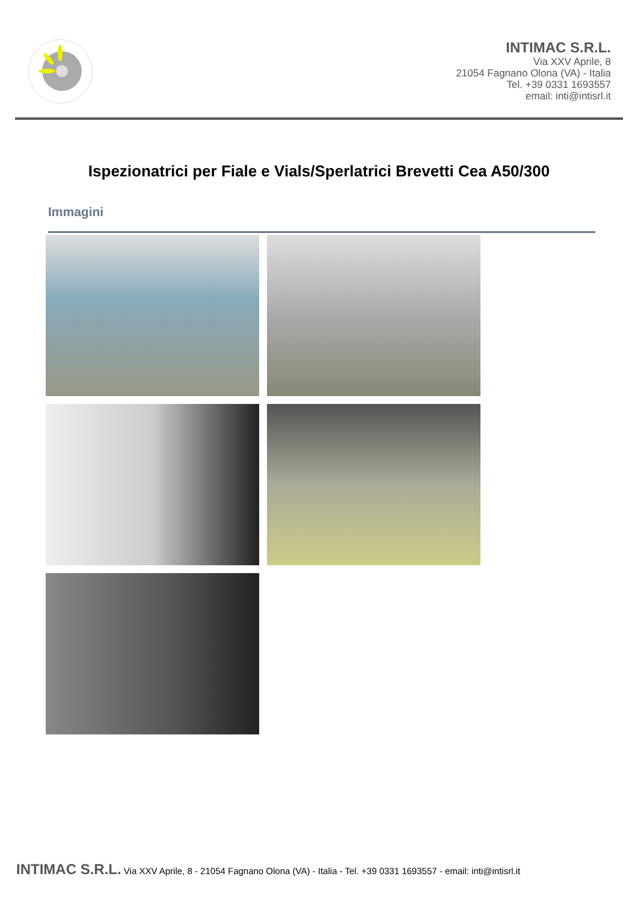INTIMAC S.R.L.
Via XXV Aprile, 8
21054 Fagnano Olona (VA) - Italia
Tel. +39 0331 1693557
email: inti@intisrl.it
Ispezionatrici per Fiale e Vials/Sperlatrici Brevetti Cea A50/300
Immagini
INTIMAC S.R.L. Via XXV Aprile, 8 - 21054 Fagnano Olona (VA) - Italia - Tel. +39 0331 1693557 - email: inti@intisrl.it